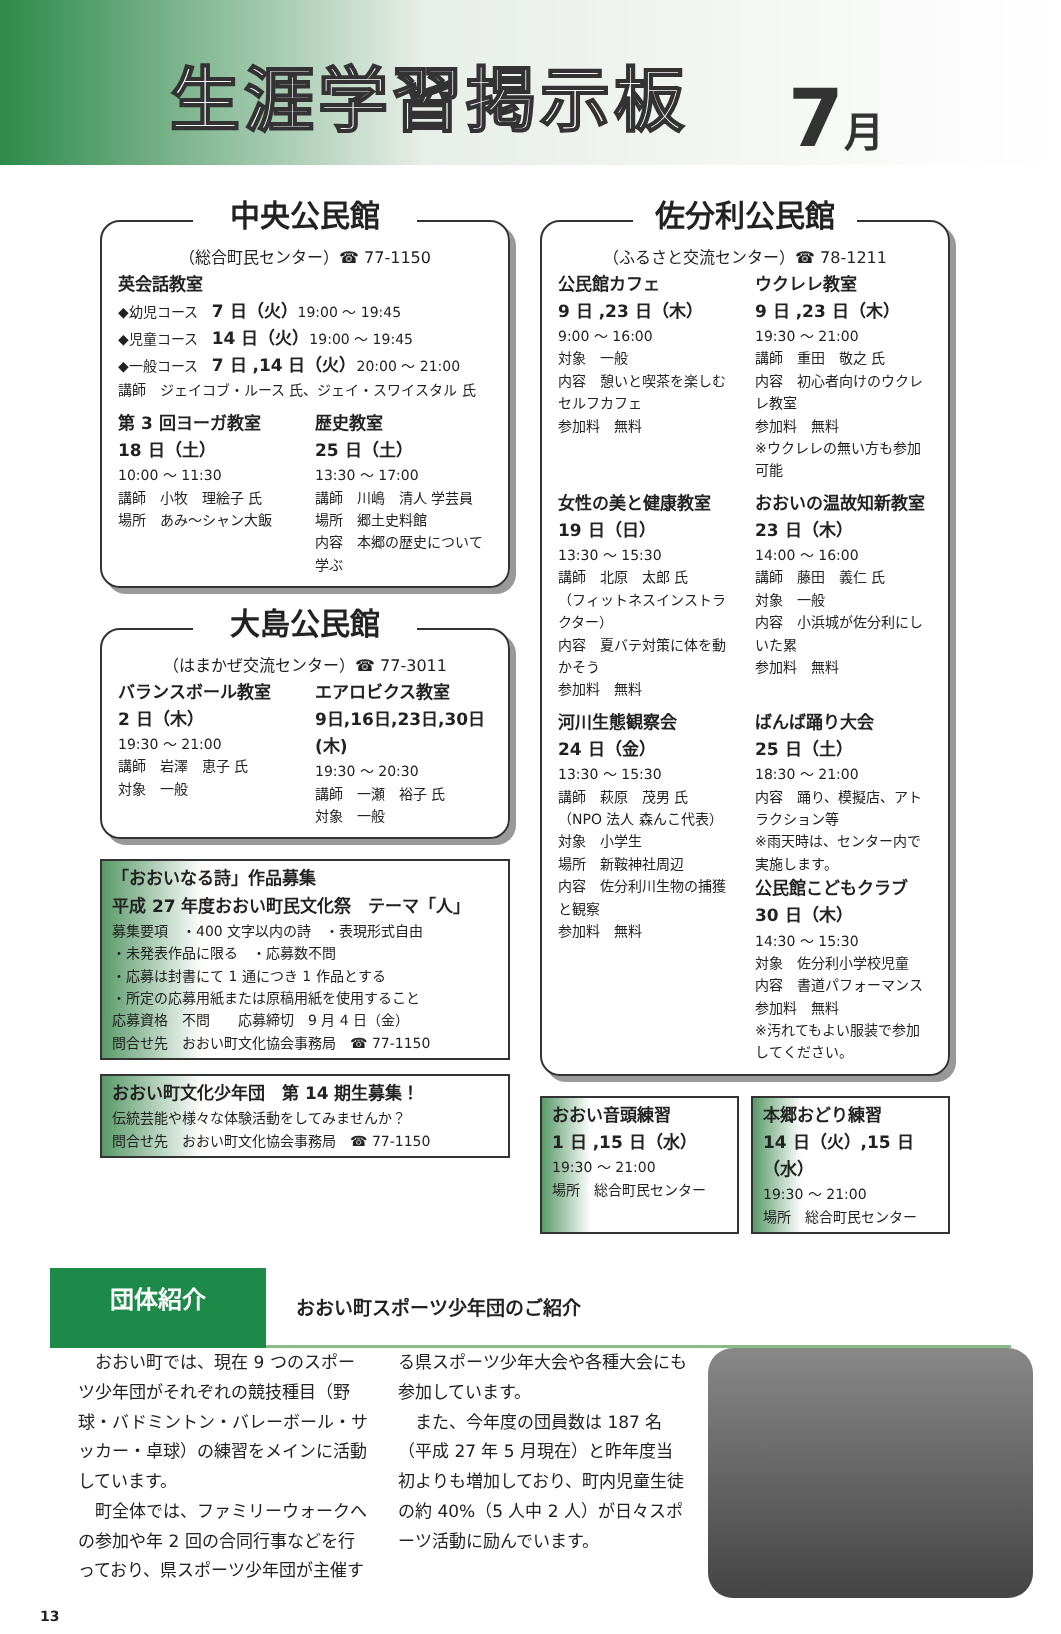生涯学習掲示板
7月
中央公民館
（総合町民センター）☎ 77-1150
英会話教室
◆幼児コース　7 日（火）19:00 ～ 19:45
◆児童コース　14 日（火）19:00 ～ 19:45
◆一般コース　7 日 ,14 日（火）20:00 ～ 21:00
講師　ジェイコブ・ルース 氏、ジェイ・スワイスタル 氏
第 3 回ヨーガ教室
18 日（土）
10:00 ～ 11:30
講師　小牧　理絵子 氏
場所　あみ～シャン大飯
歴史教室
25 日（土）
13:30 ～ 17:00
講師　川嶋　清人 学芸員
場所　郷土史料館
内容　本郷の歴史について学ぶ
大島公民館
（はまかぜ交流センター）☎ 77-3011
バランスボール教室
2 日（木）
19:30 ～ 21:00
講師　岩澤　恵子 氏
対象　一般
エアロビクス教室
9日,16日,23日,30日(木)
19:30 ～ 20:30
講師　一瀬　裕子 氏
対象　一般
「おおいなる詩」作品募集
平成 27 年度おおい町民文化祭　テーマ「人」
募集要項　・400 文字以内の詩　・表現形式自由
・未発表作品に限る　・応募数不問
・応募は封書にて 1 通につき 1 作品とする
・所定の応募用紙または原稿用紙を使用すること
応募資格　不問　　応募締切　9 月 4 日（金）
問合せ先　おおい町文化協会事務局　☎ 77-1150
おおい町文化少年団　第 14 期生募集！
伝統芸能や様々な体験活動をしてみませんか？
問合せ先　おおい町文化協会事務局　☎ 77-1150
佐分利公民館
（ふるさと交流センター）☎ 78-1211
公民館カフェ
9 日 ,23 日（木）
9:00 ～ 16:00
対象　一般
内容　憩いと喫茶を楽しむセルフカフェ
参加料　無料
ウクレレ教室
9 日 ,23 日（木）
19:30 ～ 21:00
講師　重田　敬之 氏
内容　初心者向けのウクレレ教室
参加料　無料
※ウクレレの無い方も参加可能
女性の美と健康教室
19 日（日）
13:30 ～ 15:30
講師　北原　太郎 氏
（フィットネスインストラクター）
内容　夏バテ対策に体を動かそう
参加料　無料
おおいの温故知新教室
23 日（木）
14:00 ～ 16:00
講師　藤田　義仁 氏
対象　一般
内容　小浜城が佐分利にしいた累
参加料　無料
河川生態観察会
24 日（金）
13:30 ～ 15:30
講師　萩原　茂男 氏
（NPO 法人 森んこ代表）
対象　小学生
場所　新鞍神社周辺
内容　佐分利川生物の捕獲と観察
参加料　無料
ばんば踊り大会
25 日（土）
18:30 ～ 21:00
内容　踊り、模擬店、アトラクション等
※雨天時は、センター内で実施します。
公民館こどもクラブ
30 日（木）
14:30 ～ 15:30
対象　佐分利小学校児童
内容　書道パフォーマンス
参加料　無料
※汚れてもよい服装で参加してください。
おおい音頭練習
1 日 ,15 日（水）
19:30 ～ 21:00
場所　総合町民センター
本郷おどり練習
14 日（火）,15 日（水）
19:30 ～ 21:00
場所　総合町民センター
団体紹介
おおい町スポーツ少年団のご紹介
　おおい町では、現在 9 つのスポーツ少年団がそれぞれの競技種目（野球・バドミントン・バレーボール・サッカー・卓球）の練習をメインに活動しています。
　町全体では、ファミリーウォークへの参加や年 2 回の合同行事などを行っており、県スポーツ少年団が主催する県スポーツ少年大会や各種大会にも参加しています。
　また、今年度の団員数は 187 名（平成 27 年 5 月現在）と昨年度当初よりも増加しており、町内児童生徒の約 40%（5 人中 2 人）が日々スポーツ活動に励んでいます。
13